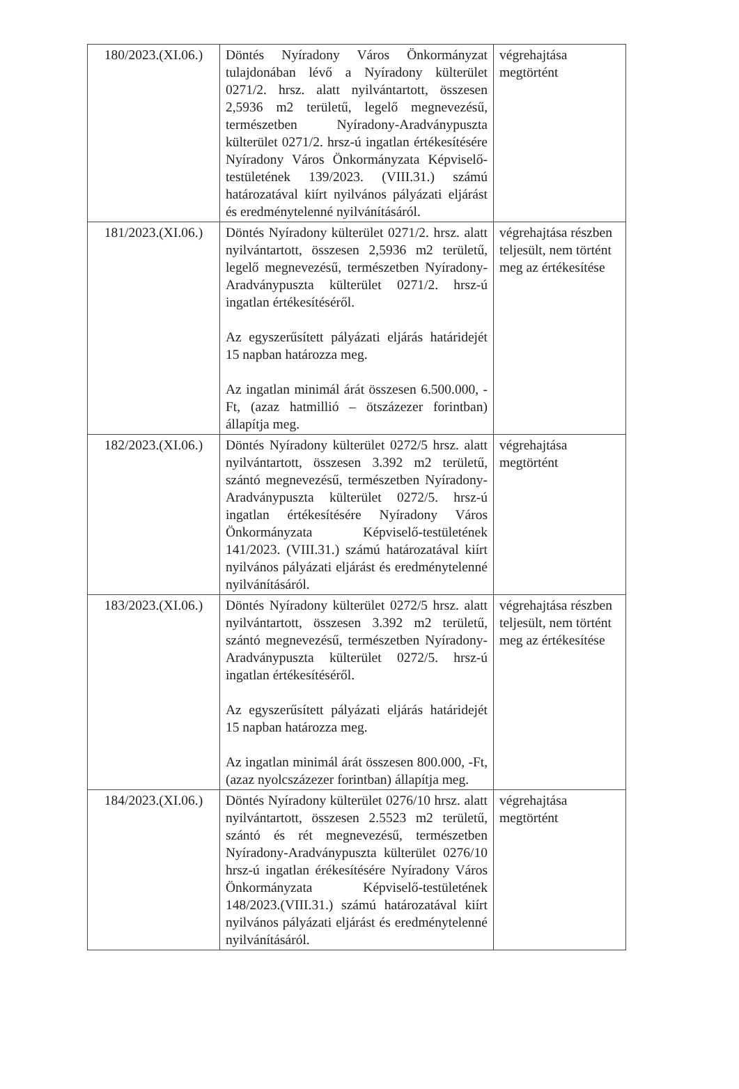| 180/2023.(XI.06.) | Döntés Nyíradony Város Önkormányzat tulajdonában lévő a Nyíradony külterület 0271/2. hrsz. alatt nyilvántartott, összesen 2,5936 m2 területű, legelő megnevezésű, természetben Nyíradony-Aradványpuszta külterület 0271/2. hrsz-ú ingatlan értékesítésére Nyíradony Város Önkormányzata Képviselő-testületének 139/2023. (VIII.31.) számú határozatával kiírt nyilvános pályázati eljárást és eredménytelenné nyilvánításáról. | végrehajtása megtörtént |
| 181/2023.(XI.06.) | Döntés Nyíradony külterület 0271/2. hrsz. alatt nyilvántartott, összesen 2,5936 m2 területű, legelő megnevezésű, természetben Nyíradony-Aradványpuszta külterület 0271/2. hrsz-ú ingatlan értékesítéséről. Az egyszerűsített pályázati eljárás határidejét 15 napban határozza meg. Az ingatlan minimál árát összesen 6.500.000, -Ft, (azaz hatmillió – ötszázezer forintban) állapítja meg. | végrehajtása részben teljesült, nem történt meg az értékesítése |
| 182/2023.(XI.06.) | Döntés Nyíradony külterület 0272/5 hrsz. alatt nyilvántartott, összesen 3.392 m2 területű, szántó megnevezésű, természetben Nyíradony-Aradványpuszta külterület 0272/5. hrsz-ú ingatlan értékesítésére Nyíradony Város Önkormányzata Képviselő-testületének 141/2023. (VIII.31.) számú határozatával kiírt nyilvános pályázati eljárást és eredménytelenné nyilvánításáról. | végrehajtása megtörtént |
| 183/2023.(XI.06.) | Döntés Nyíradony külterület 0272/5 hrsz. alatt nyilvántartott, összesen 3.392 m2 területű, szántó megnevezésű, természetben Nyíradony-Aradványpuszta külterület 0272/5. hrsz-ú ingatlan értékesítéséről. Az egyszerűsített pályázati eljárás határidejét 15 napban határozza meg. Az ingatlan minimál árát összesen 800.000, -Ft, (azaz nyolcszázezer forintban) állapítja meg. | végrehajtása részben teljesült, nem történt meg az értékesítése |
| 184/2023.(XI.06.) | Döntés Nyíradony külterület 0276/10 hrsz. alatt nyilvántartott, összesen 2.5523 m2 területű, szántó és rét megnevezésű, természetben Nyíradony-Aradványpuszta külterület 0276/10 hrsz-ú ingatlan érékesítésére Nyíradony Város Önkormányzata Képviselő-testületének 148/2023.(VIII.31.) számú határozatával kiírt nyilvános pályázati eljárást és eredménytelenné nyilvánításáról. | végrehajtása megtörtént |